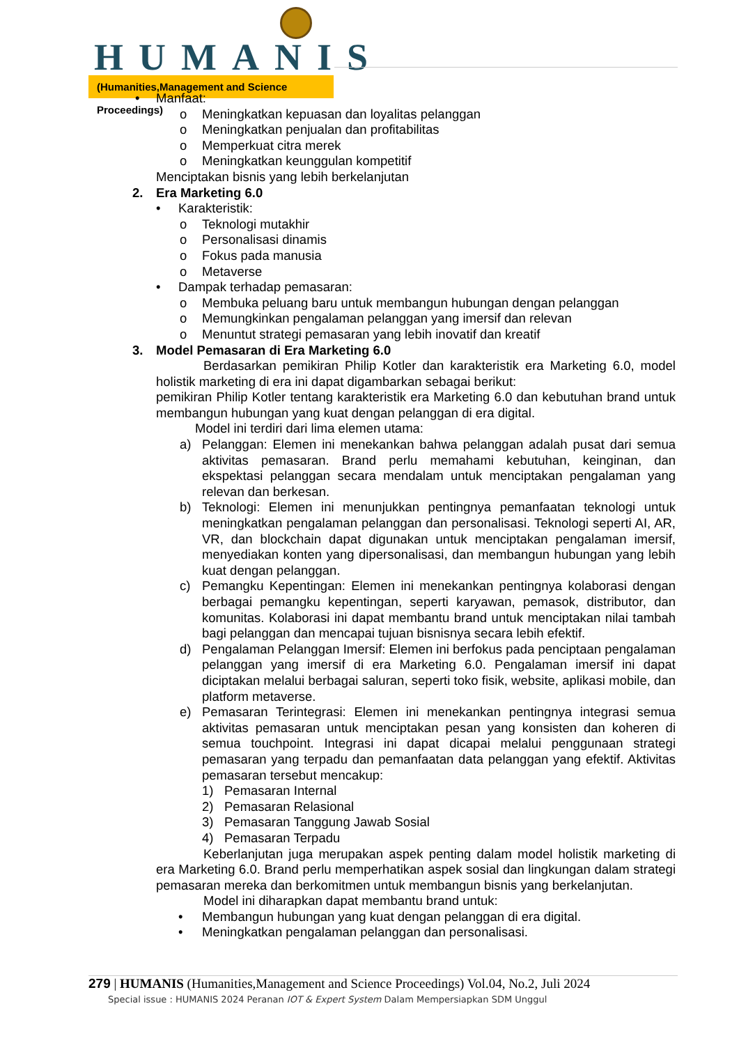HUMANIS
(Humanities,Management and Science Proceedings)
• Manfaat:
o Meningkatkan kepuasan dan loyalitas pelanggan
o Meningkatkan penjualan dan profitabilitas
o Memperkuat citra merek
o Meningkatkan keunggulan kompetitif
Menciptakan bisnis yang lebih berkelanjutan
2. Era Marketing 6.0
• Karakteristik:
o Teknologi mutakhir
o Personalisasi dinamis
o Fokus pada manusia
o Metaverse
• Dampak terhadap pemasaran:
o Membuka peluang baru untuk membangun hubungan dengan pelanggan
o Memungkinkan pengalaman pelanggan yang imersif dan relevan
o Menuntut strategi pemasaran yang lebih inovatif dan kreatif
3. Model Pemasaran di Era Marketing 6.0
Berdasarkan pemikiran Philip Kotler dan karakteristik era Marketing 6.0, model holistik marketing di era ini dapat digambarkan sebagai berikut:
pemikiran Philip Kotler tentang karakteristik era Marketing 6.0 dan kebutuhan brand untuk membangun hubungan yang kuat dengan pelanggan di era digital.
Model ini terdiri dari lima elemen utama:
a) Pelanggan: Elemen ini menekankan bahwa pelanggan adalah pusat dari semua aktivitas pemasaran. Brand perlu memahami kebutuhan, keinginan, dan ekspektasi pelanggan secara mendalam untuk menciptakan pengalaman yang relevan dan berkesan.
b) Teknologi: Elemen ini menunjukkan pentingnya pemanfaatan teknologi untuk meningkatkan pengalaman pelanggan dan personalisasi. Teknologi seperti AI, AR, VR, dan blockchain dapat digunakan untuk menciptakan pengalaman imersif, menyediakan konten yang dipersonalisasi, dan membangun hubungan yang lebih kuat dengan pelanggan.
c) Pemangku Kepentingan: Elemen ini menekankan pentingnya kolaborasi dengan berbagai pemangku kepentingan, seperti karyawan, pemasok, distributor, dan komunitas. Kolaborasi ini dapat membantu brand untuk menciptakan nilai tambah bagi pelanggan dan mencapai tujuan bisnisnya secara lebih efektif.
d) Pengalaman Pelanggan Imersif: Elemen ini berfokus pada penciptaan pengalaman pelanggan yang imersif di era Marketing 6.0. Pengalaman imersif ini dapat diciptakan melalui berbagai saluran, seperti toko fisik, website, aplikasi mobile, dan platform metaverse.
e) Pemasaran Terintegrasi: Elemen ini menekankan pentingnya integrasi semua aktivitas pemasaran untuk menciptakan pesan yang konsisten dan koheren di semua touchpoint. Integrasi ini dapat dicapai melalui penggunaan strategi pemasaran yang terpadu dan pemanfaatan data pelanggan yang efektif. Aktivitas pemasaran tersebut mencakup:
1) Pemasaran Internal
2) Pemasaran Relasional
3) Pemasaran Tanggung Jawab Sosial
4) Pemasaran Terpadu
Keberlanjutan juga merupakan aspek penting dalam model holistik marketing di era Marketing 6.0. Brand perlu memperhatikan aspek sosial dan lingkungan dalam strategi pemasaran mereka dan berkomitmen untuk membangun bisnis yang berkelanjutan.
Model ini diharapkan dapat membantu brand untuk:
• Membangun hubungan yang kuat dengan pelanggan di era digital.
• Meningkatkan pengalaman pelanggan dan personalisasi.
279 | HUMANIS (Humanities,Management and Science Proceedings) Vol.04, No.2, Juli 2024
Special issue : HUMANIS 2024 Peranan IOT & Expert System Dalam Mempersiapkan SDM Unggul